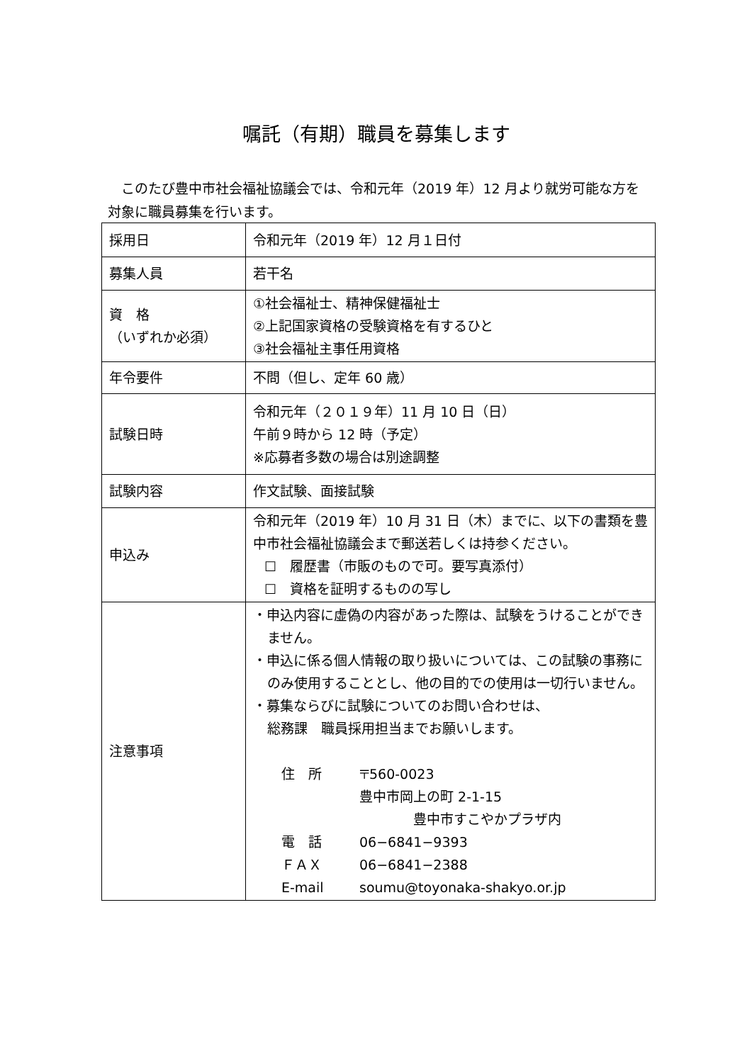嘱託（有期）職員を募集します
　このたび豊中市社会福祉協議会では、令和元年（2019 年）12 月より就労可能な方を対象に職員募集を行います。
| 採用日 | 令和元年（2019 年）12 月１日付 |
| 募集人員 | 若干名 |
| 資 格 （いずれか必須） | ①社会福祉士、精神保健福祉士 ②上記国家資格の受験資格を有するひと ③社会福祉主事任用資格 |
| 年令要件 | 不問（但し、定年 60 歳） |
| 試験日時 | 令和元年（２０１９年）11 月 10 日（日） 午前９時から 12 時（予定） ※応募者多数の場合は別途調整 |
| 試験内容 | 作文試験、面接試験 |
| 申込み | 令和元年（2019 年）10 月 31 日（木）までに、以下の書類を豊中市社会福祉協議会まで郵送若しくは持参ください。 ☐ 履歴書（市販のもので可。要写真添付） ☐ 資格を証明するものの写し |
| 注意事項 | ・申込内容に虚偽の内容があった際は、試験をうけることができません。 ・申込に係る個人情報の取り扱いについては、この試験の事務にのみ使用することとし、他の目的での使用は一切行いません。 ・募集ならびに試験についてのお問い合わせは、 総務課 職員採用担当までお願いします。 住 所 〒560-0023 豊中市岡上の町 2-1-15 豊中市すこやかプラザ内 電 話 06−6841−9393 ＦＡＸ 06−6841−2388 E-mail soumu@toyonaka-shakyo.or.jp |